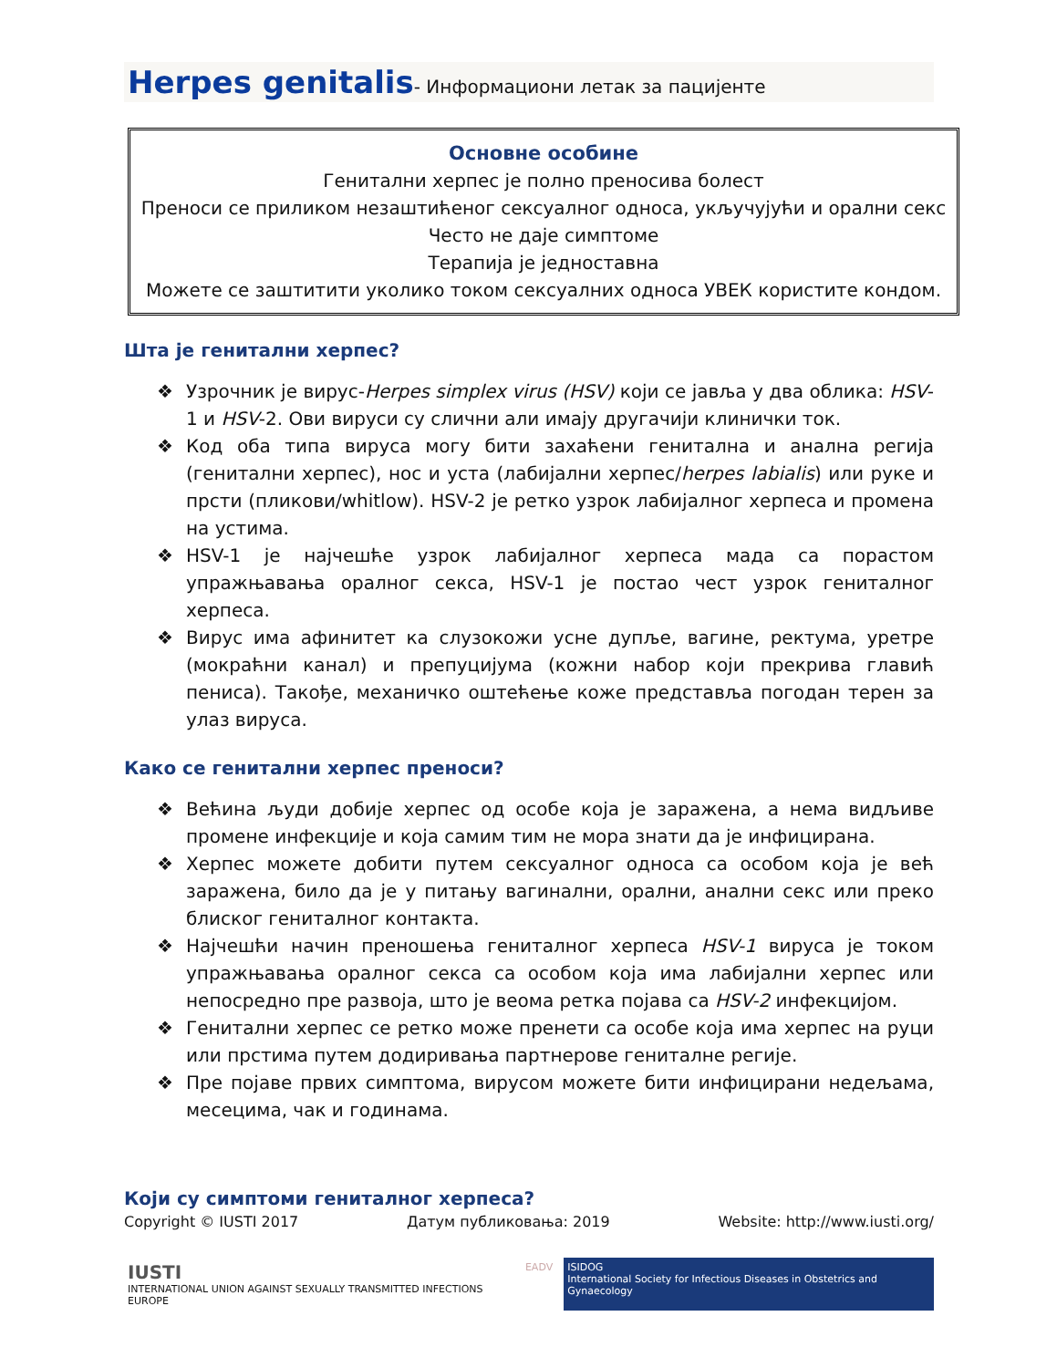Herpes genitalis- Информациони летак за пацијенте
Основне особине
Генитални херпес је полно преносива болест
Преноси се приликом незаштићеног сексуалног односа, укључујући и орални секс
Често не даје симптоме
Терапија је једноставна
Можете се заштитити уколико током сексуалних односа УВЕК користите кондом.
Шта је генитални херпес?
❖ Узрочник је вирус-Herpes simplex virus (HSV) који се јавља у два облика: HSV-1 и HSV-2. Ови вируси су слични али имају другачији клинички ток.
❖ Код оба типа вируса могу бити захаћени генитална и анална регија (генитални херпес), нос и уста (лабијални херпес/herpes labialis) или руке и прсти (пликови/whitlow). HSV-2 је ретко узрок лабијалног херпеса и промена на устима.
❖ HSV-1 је најчешће узрок лабијалног херпеса мада са порастом упражњавања оралног секса, HSV-1 је постао чест узрок гениталног херпеса.
❖ Вирус има афинитет ка слузокожи усне дупље, вагине, ректума, уретре (мокраћни канал) и препуцијума (кожни набор који прекрива главић пениса). Такође, механичко оштећење коже представља погодан терен за улаз вируса.
Како се генитални херпес преноси?
❖ Већина људи добије херпес од особе која је заражена, а нема видљиве промене инфекције и која самим тим не мора знати да је инфицирана.
❖ Херпес можете добити путем сексуалног односа са особом која је већ заражена, било да је у питању вагинални, орални, анални секс или преко блиског гениталног контакта.
❖ Најчешћи начин преношења гениталног херпеса HSV-1 вируса је током упражњавања оралног секса са особом која има лабијални херпес или непосредно пре развоја, што је веома ретка појава са HSV-2 инфекцијом.
❖ Генитални херпес се ретко може пренети са особе која има херпес на руци или прстима путем додиривања партнерове гениталне регије.
❖ Пре појаве првих симптома, вирусом можете бити инфицирани недељама, месецима, чак и годинама.
Који су симптоми гениталног херпеса?
Copyright © IUSTI 2017 Датум публиковања: 2019 Website: http://www.iusti.org/
IUSTI
INTERNATIONAL UNION AGAINST SEXUALLY TRANSMITTED INFECTIONS EUROPE
EADV ISIDOG
International Society for Infectious Diseases in Obstetrics and Gynaecology